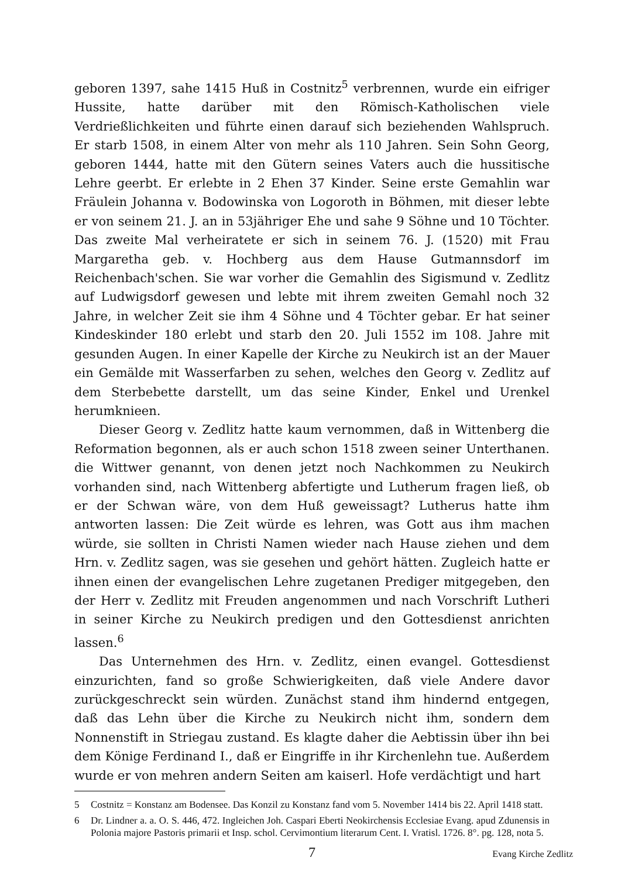geboren 1397, sahe 1415 Huß in Costnitz<sup>5</sup> verbrennen, wurde ein eifriger Hussite, hatte darüber mit den Römisch-Katholischen viele Verdrießlichkeiten und führte einen darauf sich beziehenden Wahlspruch. Er starb 1508, in einem Alter von mehr als 110 Jahren. Sein Sohn Georg, geboren 1444, hatte mit den Gütern seines Vaters auch die hussitische Lehre geerbt. Er erlebte in 2 Ehen 37 Kinder. Seine erste Gemahlin war Fräulein Johanna v. Bodowinska von Logoroth in Böhmen, mit dieser lebte er von seinem 21. J. an in 53jähriger Ehe und sahe 9 Söhne und 10 Töchter. Das zweite Mal verheiratete er sich in seinem 76. J. (1520) mit Frau Margaretha geb. v. Hochberg aus dem Hause Gutmannsdorf im Reichenbach'schen. Sie war vorher die Gemahlin des Sigismund v. Zedlitz auf Ludwigsdorf gewesen und lebte mit ihrem zweiten Gemahl noch 32 Jahre, in welcher Zeit sie ihm 4 Söhne und 4 Töchter gebar. Er hat seiner Kindeskinder 180 erlebt und starb den 20. Juli 1552 im 108. Jahre mit gesunden Augen. In einer Kapelle der Kirche zu Neukirch ist an der Mauer ein Gemälde mit Wasserfarben zu sehen, welches den Georg v. Zedlitz auf dem Sterbebette darstellt, um das seine Kinder, Enkel und Urenkel herumknieen.
Dieser Georg v. Zedlitz hatte kaum vernommen, daß in Wittenberg die Reformation begonnen, als er auch schon 1518 zween seiner Unterthanen. die Wittwer genannt, von denen jetzt noch Nachkommen zu Neukirch vorhanden sind, nach Wittenberg abfertigte und Lutherum fragen ließ, ob er der Schwan wäre, von dem Huß geweissagt? Lutherus hatte ihm antworten lassen: Die Zeit würde es lehren, was Gott aus ihm machen würde, sie sollten in Christi Namen wieder nach Hause ziehen und dem Hrn. v. Zedlitz sagen, was sie gesehen und gehört hätten. Zugleich hatte er ihnen einen der evangelischen Lehre zugetanen Prediger mitgegeben, den der Herr v. Zedlitz mit Freuden angenommen und nach Vorschrift Lutheri in seiner Kirche zu Neukirch predigen und den Gottesdienst anrichten lassen.<sup>6</sup>
Das Unternehmen des Hrn. v. Zedlitz, einen evangel. Gottesdienst einzurichten, fand so große Schwierigkeiten, daß viele Andere davor zurückgeschreckt sein würden. Zunächst stand ihm hindernd entgegen, daß das Lehn über die Kirche zu Neukirch nicht ihm, sondern dem Nonnenstift in Striegau zustand. Es klagte daher die Aebtissin über ihn bei dem Könige Ferdinand I., daß er Eingriffe in ihr Kirchenlehn tue. Außerdem wurde er von mehren andern Seiten am kaiserl. Hofe verdächtigt und hart
5 Costnitz = Konstanz am Bodensee. Das Konzil zu Konstanz fand vom 5. November 1414 bis 22. April 1418 statt.
6 Dr. Lindner a. a. O. S. 446, 472. Ingleichen Joh. Caspari Eberti Neokirchensis Ecclesiae Evang. apud Zdunensis in Polonia majore Pastoris primarii et Insp. schol. Cervimontium literarum Cent. I. Vratisl. 1726. 8°. pg. 128, nota 5.
7 Evang Kirche Zedlitz